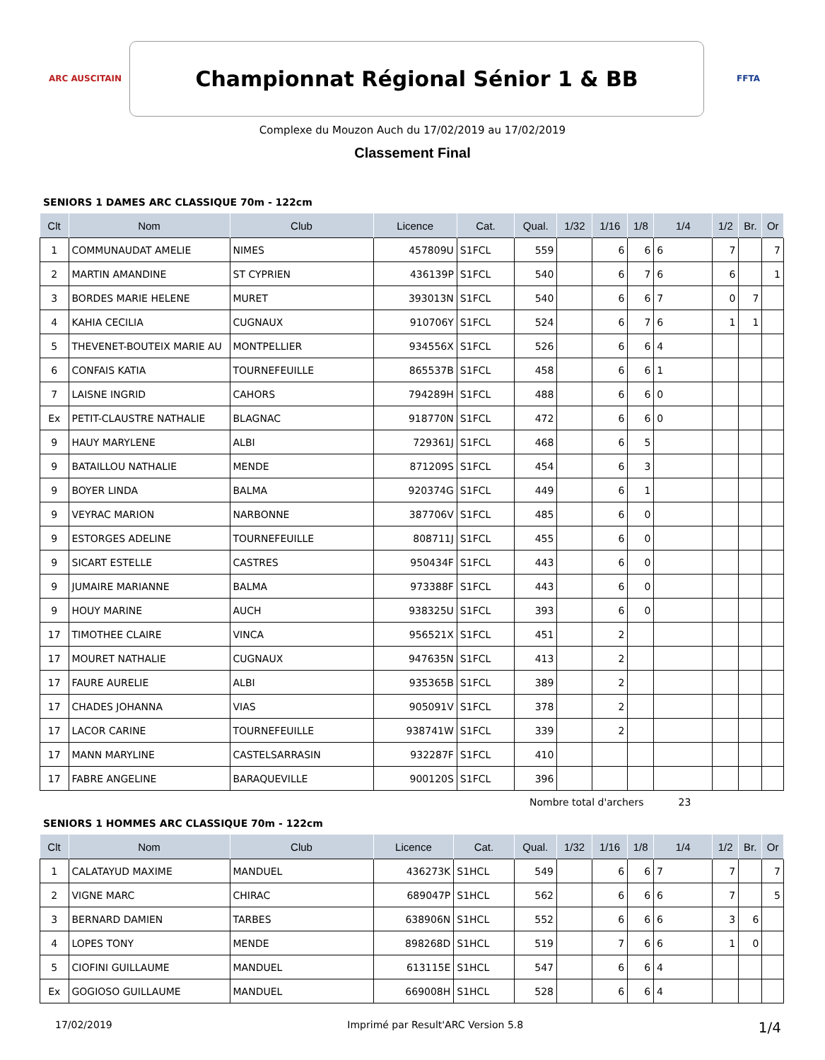ARC AUSCITAIN
Championnat Régional Sénior 1 & BB
FFTA
Complexe du Mouzon Auch du 17/02/2019 au 17/02/2019
Classement Final
SENIORS 1 DAMES ARC CLASSIQUE 70m - 122cm
| Clt | Nom | Club | Licence | Cat. | Qual. | 1/32 | 1/16 | 1/8 | 1/4 | 1/2 | Br. | Or |
| --- | --- | --- | --- | --- | --- | --- | --- | --- | --- | --- | --- | --- |
| 1 | COMMUNAUDAT AMELIE | NIMES | 457809U | S1FCL | 559 | | 6 | 6 | 6 | 7 | | 7 |
| 2 | MARTIN AMANDINE | ST CYPRIEN | 436139P | S1FCL | 540 | | 6 | 7 | 6 | 6 | | 1 |
| 3 | BORDES MARIE HELENE | MURET | 393013N | S1FCL | 540 | | 6 | 6 | 7 | 0 | 7 | |
| 4 | KAHIA CECILIA | CUGNAUX | 910706Y | S1FCL | 524 | | 6 | 7 | 6 | 1 | 1 | |
| 5 | THEVENET-BOUTEIX MARIE AU | MONTPELLIER | 934556X | S1FCL | 526 | | 6 | 6 | 4 | | | |
| 6 | CONFAIS KATIA | TOURNEFEUILLE | 865537B | S1FCL | 458 | | 6 | 6 | 1 | | | |
| 7 | LAISNE INGRID | CAHORS | 794289H | S1FCL | 488 | | 6 | 6 | 0 | | | |
| Ex | PETIT-CLAUSTRE NATHALIE | BLAGNAC | 918770N | S1FCL | 472 | | 6 | 6 | 0 | | | |
| 9 | HAUY MARYLENE | ALBI | 729361J | S1FCL | 468 | | 6 | 5 | | | | |
| 9 | BATAILLOU NATHALIE | MENDE | 871209S | S1FCL | 454 | | 6 | 3 | | | | |
| 9 | BOYER LINDA | BALMA | 920374G | S1FCL | 449 | | 6 | 1 | | | | |
| 9 | VEYRAC MARION | NARBONNE | 387706V | S1FCL | 485 | | 6 | 0 | | | | |
| 9 | ESTORGES ADELINE | TOURNEFEUILLE | 808711J | S1FCL | 455 | | 6 | 0 | | | | |
| 9 | SICART ESTELLE | CASTRES | 950434F | S1FCL | 443 | | 6 | 0 | | | | |
| 9 | JUMAIRE MARIANNE | BALMA | 973388F | S1FCL | 443 | | 6 | 0 | | | | |
| 9 | HOUY MARINE | AUCH | 938325U | S1FCL | 393 | | 6 | 0 | | | | |
| 17 | TIMOTHEE CLAIRE | VINCA | 956521X | S1FCL | 451 | | 2 | | | | | |
| 17 | MOURET NATHALIE | CUGNAUX | 947635N | S1FCL | 413 | | 2 | | | | | |
| 17 | FAURE AURELIE | ALBI | 935365B | S1FCL | 389 | | 2 | | | | | |
| 17 | CHADES JOHANNA | VIAS | 905091V | S1FCL | 378 | | 2 | | | | | |
| 17 | LACOR CARINE | TOURNEFEUILLE | 938741W | S1FCL | 339 | | 2 | | | | | |
| 17 | MANN MARYLINE | CASTELSARRASIN | 932287F | S1FCL | 410 | | | | | | | |
| 17 | FABRE ANGELINE | BARAQUEVILLE | 900120S | S1FCL | 396 | | | | | | | |
Nombre total d'archers 23
SENIORS 1 HOMMES ARC CLASSIQUE 70m - 122cm
| Clt | Nom | Club | Licence | Cat. | Qual. | 1/32 | 1/16 | 1/8 | 1/4 | 1/2 | Br. | Or |
| --- | --- | --- | --- | --- | --- | --- | --- | --- | --- | --- | --- | --- |
| 1 | CALATAYUD MAXIME | MANDUEL | 436273K | S1HCL | 549 | | 6 | 6 | 7 | 7 | | 7 |
| 2 | VIGNE MARC | CHIRAC | 689047P | S1HCL | 562 | | 6 | 6 | 6 | 7 | | 5 |
| 3 | BERNARD DAMIEN | TARBES | 638906N | S1HCL | 552 | | 6 | 6 | 6 | 3 | 6 | |
| 4 | LOPES TONY | MENDE | 898268D | S1HCL | 519 | | 7 | 6 | 6 | 1 | 0 | |
| 5 | CIOFINI GUILLAUME | MANDUEL | 613115E | S1HCL | 547 | | 6 | 6 | 4 | | | |
| Ex | GOGIOSO GUILLAUME | MANDUEL | 669008H | S1HCL | 528 | | 6 | 6 | 4 | | | |
17/02/2019 Imprimé par Result'ARC Version 5.8 1/4